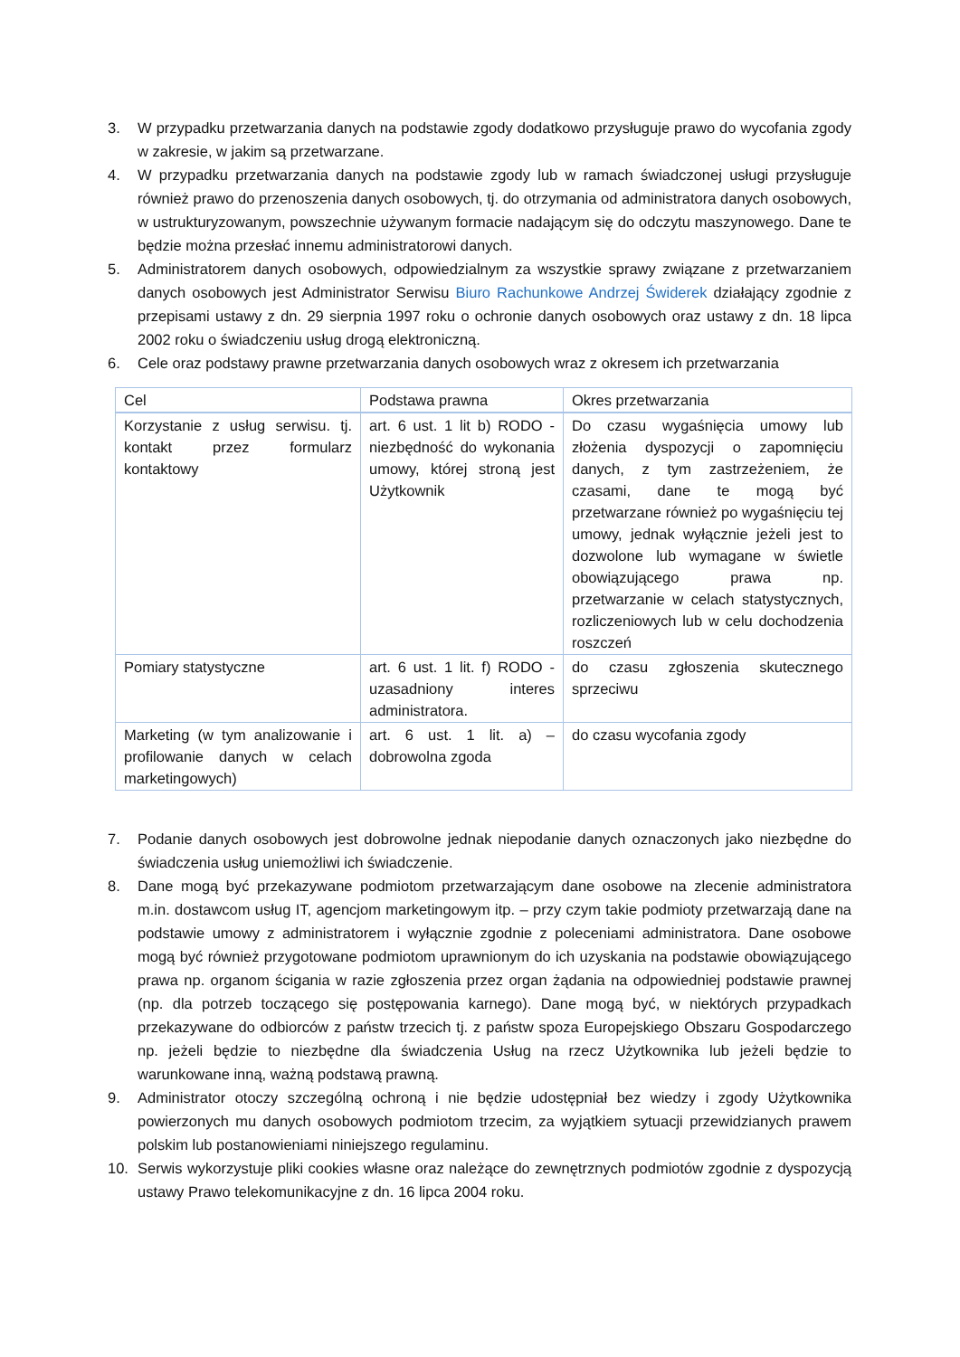3. W przypadku przetwarzania danych na podstawie zgody dodatkowo przysługuje prawo do wycofania zgody w zakresie, w jakim są przetwarzane.
4. W przypadku przetwarzania danych na podstawie zgody lub w ramach świadczonej usługi przysługuje również prawo do przenoszenia danych osobowych, tj. do otrzymania od administratora danych osobowych, w ustrukturyzowanym, powszechnie używanym formacie nadającym się do odczytu maszynowego. Dane te będzie można przesłać innemu administratorowi danych.
5. Administratorem danych osobowych, odpowiedzialnym za wszystkie sprawy związane z przetwarzaniem danych osobowych jest Administrator Serwisu Biuro Rachunkowe Andrzej Świderek działający zgodnie z przepisami ustawy z dn. 29 sierpnia 1997 roku o ochronie danych osobowych oraz ustawy z dn. 18 lipca 2002 roku o świadczeniu usług drogą elektroniczną.
6. Cele oraz podstawy prawne przetwarzania danych osobowych wraz z okresem ich przetwarzania
| Cel | Podstawa prawna | Okres przetwarzania |
| Korzystanie z usług serwisu. tj. kontakt przez formularz kontaktowy | art. 6 ust. 1 lit b) RODO - niezbędność do wykonania umowy, której stroną jest Użytkownik | Do czasu wygaśnięcia umowy lub złożenia dyspozycji o zapomnięciu danych, z tym zastrzeżeniem, że czasami, dane te mogą być przetwarzane również po wygaśnięciu tej umowy, jednak wyłącznie jeżeli jest to dozwolone lub wymagane w świetle obowiązującego prawa np. przetwarzanie w celach statystycznych, rozliczeniowych lub w celu dochodzenia roszczeń |
| Pomiary statystyczne | art. 6 ust. 1 lit. f) RODO - uzasadniony interes administratora. | do czasu zgłoszenia skutecznego sprzeciwu |
| Marketing (w tym analizowanie i profilowanie danych w celach marketingowych) | art. 6 ust. 1 lit. a) – dobrowolna zgoda | do czasu wycofania zgody |
7. Podanie danych osobowych jest dobrowolne jednak niepodanie danych oznaczonych jako niezbędne do świadczenia usług uniemożliwi ich świadczenie.
8. Dane mogą być przekazywane podmiotom przetwarzającym dane osobowe na zlecenie administratora m.in. dostawcom usług IT, agencjom marketingowym itp. – przy czym takie podmioty przetwarzają dane na podstawie umowy z administratorem i wyłącznie zgodnie z poleceniami administratora. Dane osobowe mogą być również przygotowane podmiotom uprawnionym do ich uzyskania na podstawie obowiązującego prawa np. organom ścigania w razie zgłoszenia przez organ żądania na odpowiedniej podstawie prawnej (np. dla potrzeb toczącego się postępowania karnego). Dane mogą być, w niektórych przypadkach przekazywane do odbiorców z państw trzecich tj. z państw spoza Europejskiego Obszaru Gospodarczego np. jeżeli będzie to niezbędne dla świadczenia Usług na rzecz Użytkownika lub jeżeli będzie to warunkowane inną, ważną podstawą prawną.
9. Administrator otoczy szczególną ochroną i nie będzie udostępniał bez wiedzy i zgody Użytkownika powierzonych mu danych osobowych podmiotom trzecim, za wyjątkiem sytuacji przewidzianych prawem polskim lub postanowieniami niniejszego regulaminu.
10. Serwis wykorzystuje pliki cookies własne oraz należące do zewnętrznych podmiotów zgodnie z dyspozycją ustawy Prawo telekomunikacyjne z dn. 16 lipca 2004 roku.